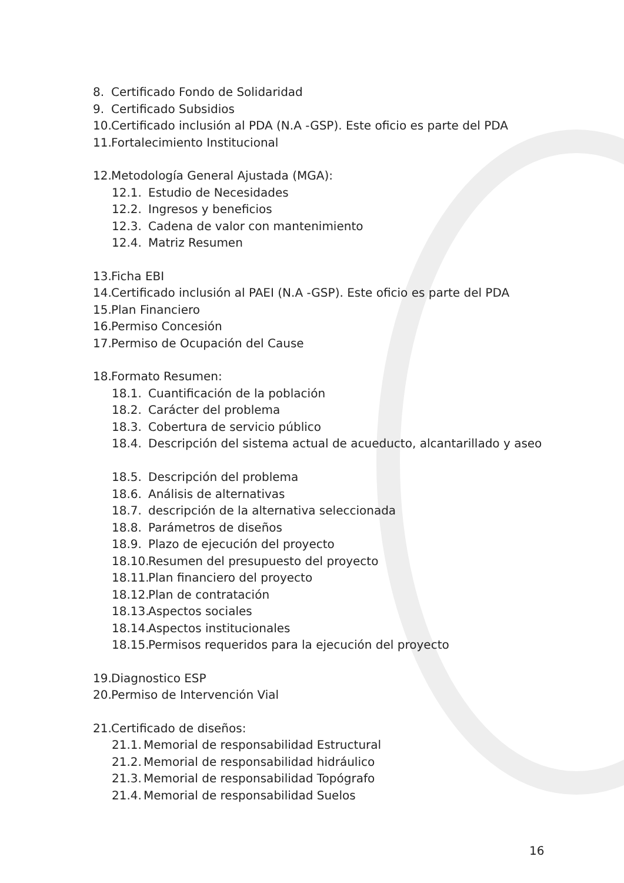8. Certificado Fondo de Solidaridad
9. Certificado Subsidios
10. Certificado inclusión al PDA (N.A -GSP). Este oficio es parte del PDA
11. Fortalecimiento Institucional
12. Metodología General Ajustada (MGA):
12.1. Estudio de Necesidades
12.2. Ingresos y beneficios
12.3. Cadena de valor con mantenimiento
12.4. Matriz Resumen
13. Ficha EBI
14. Certificado inclusión al PAEI (N.A -GSP). Este oficio es parte del PDA
15. Plan Financiero
16. Permiso Concesión
17. Permiso de Ocupación del Cause
18. Formato Resumen:
18.1. Cuantificación de la población
18.2. Carácter del problema
18.3. Cobertura de servicio público
18.4. Descripción del sistema actual de acueducto, alcantarillado y aseo
18.5. Descripción del problema
18.6. Análisis de alternativas
18.7. descripción de la alternativa seleccionada
18.8. Parámetros de diseños
18.9. Plazo de ejecución del proyecto
18.10. Resumen del presupuesto del proyecto
18.11. Plan financiero del proyecto
18.12. Plan de contratación
18.13. Aspectos sociales
18.14. Aspectos institucionales
18.15. Permisos requeridos para la ejecución del proyecto
19. Diagnostico ESP
20. Permiso de Intervención Vial
21. Certificado de diseños:
21.1. Memorial de responsabilidad Estructural
21.2. Memorial de responsabilidad hidráulico
21.3. Memorial de responsabilidad Topógrafo
21.4. Memorial de responsabilidad Suelos
16